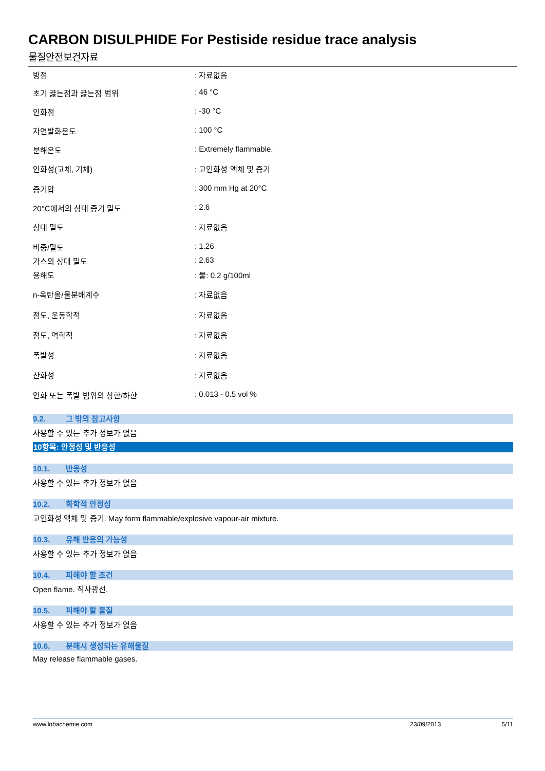CARBON DISULPHIDE For Pestiside residue trace analysis
물질안전보건자료
| 빙점 | : 자료없음 |
| 초기 끓는점과 끓는점 범위 | : 46 °C |
| 인화점 | : -30 °C |
| 자연발화온도 | : 100 °C |
| 분해온도 | : Extremely flammable. |
| 인화성(고체, 기체) | : 고인화성 액체 및 증기 |
| 증기압 | : 300 mm Hg at 20°C |
| 20°C에서의 상대 증기 밀도 | : 2.6 |
| 상대 밀도 | : 자료없음 |
| 비중/밀도 | : 1.26 |
| 가스의 상대 밀도 | : 2.63 |
| 용해도 | : 물: 0.2 g/100ml |
| n-옥탄올/물분배계수 | : 자료없음 |
| 점도, 운동학적 | : 자료없음 |
| 점도, 역학적 | : 자료없음 |
| 폭발성 | : 자료없음 |
| 산화성 | : 자료없음 |
| 인화 또는 폭발 범위의 상한/하한 | : 0.013 - 0.5 vol % |
9.2. 그 밖의 참고사항
사용할 수 있는 추가 정보가 없음
10항목: 안정성 및 반응성
10.1. 반응성
사용할 수 있는 추가 정보가 없음
10.2. 화학적 안정성
고인화성 액체 및 증기. May form flammable/explosive vapour-air mixture.
10.3. 유해 반응의 가능성
사용할 수 있는 추가 정보가 없음
10.4. 피해야 할 조건
Open flame. 직사광선.
10.5. 피해야 할 물질
사용할 수 있는 추가 정보가 없음
10.6. 분해시 생성되는 유해물질
May release flammable gases.
www.lobachemie.com 23/09/2013 5/11